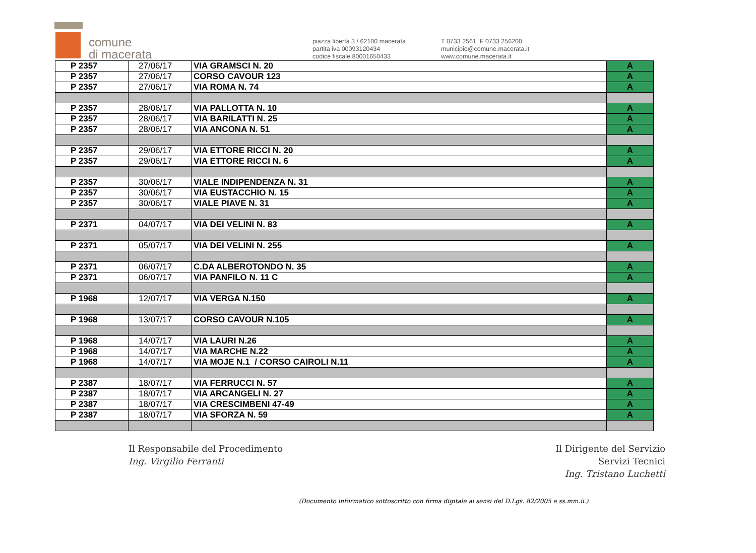comune
di macerata
piazza libertà 3 / 62100 macerata
partita iva 00093120434
codice fiscale 80001650433
T 0733 2561 F 0733 256200
municipio@comune.macerata.it
www.comune.macerata.it
| P 2357 | 27/06/17 | VIA GRAMSCI N. 20 | A |
| P 2357 | 27/06/17 | CORSO CAVOUR 123 | A |
| P 2357 | 27/06/17 | VIA ROMA N. 74 | A |
| P 2357 | 28/06/17 | VIA PALLOTTA N. 10 | A |
| P 2357 | 28/06/17 | VIA BARILATTI N. 25 | A |
| P 2357 | 28/06/17 | VIA ANCONA N. 51 | A |
| P 2357 | 29/06/17 | VIA ETTORE RICCI N. 20 | A |
| P 2357 | 29/06/17 | VIA ETTORE RICCI N. 6 | A |
| P 2357 | 30/06/17 | VIALE INDIPENDENZA N. 31 | A |
| P 2357 | 30/06/17 | VIA EUSTACCHIO N. 15 | A |
| P 2357 | 30/06/17 | VIALE PIAVE N. 31 | A |
| P 2371 | 04/07/17 | VIA DEI VELINI N. 83 | A |
| P 2371 | 05/07/17 | VIA DEI VELINI N. 255 | A |
| P 2371 | 06/07/17 | C.DA ALBEROTONDO N. 35 | A |
| P 2371 | 06/07/17 | VIA PANFILO N. 11 C | A |
| P 1968 | 12/07/17 | VIA VERGA N.150 | A |
| P 1968 | 13/07/17 | CORSO CAVOUR N.105 | A |
| P 1968 | 14/07/17 | VIA LAURI N.26 | A |
| P 1968 | 14/07/17 | VIA MARCHE N.22 | A |
| P 1968 | 14/07/17 | VIA MOJE N.1 / CORSO CAIROLI N.11 | A |
| P 2387 | 18/07/17 | VIA FERRUCCI N. 57 | A |
| P 2387 | 18/07/17 | VIA ARCANGELI N. 27 | A |
| P 2387 | 18/07/17 | VIA CRESCIMBENI 47-49 | A |
| P 2387 | 18/07/17 | VIA SFORZA N. 59 | A |
Il Responsabile del Procedimento
Ing. Virgilio Ferranti
Il Dirigente del Servizio
Servizi Tecnici
Ing. Tristano Luchetti
(Documento informatico sottoscritto con firma digitale ai sensi del D.Lgs. 82/2005 e ss.mm.ii.)